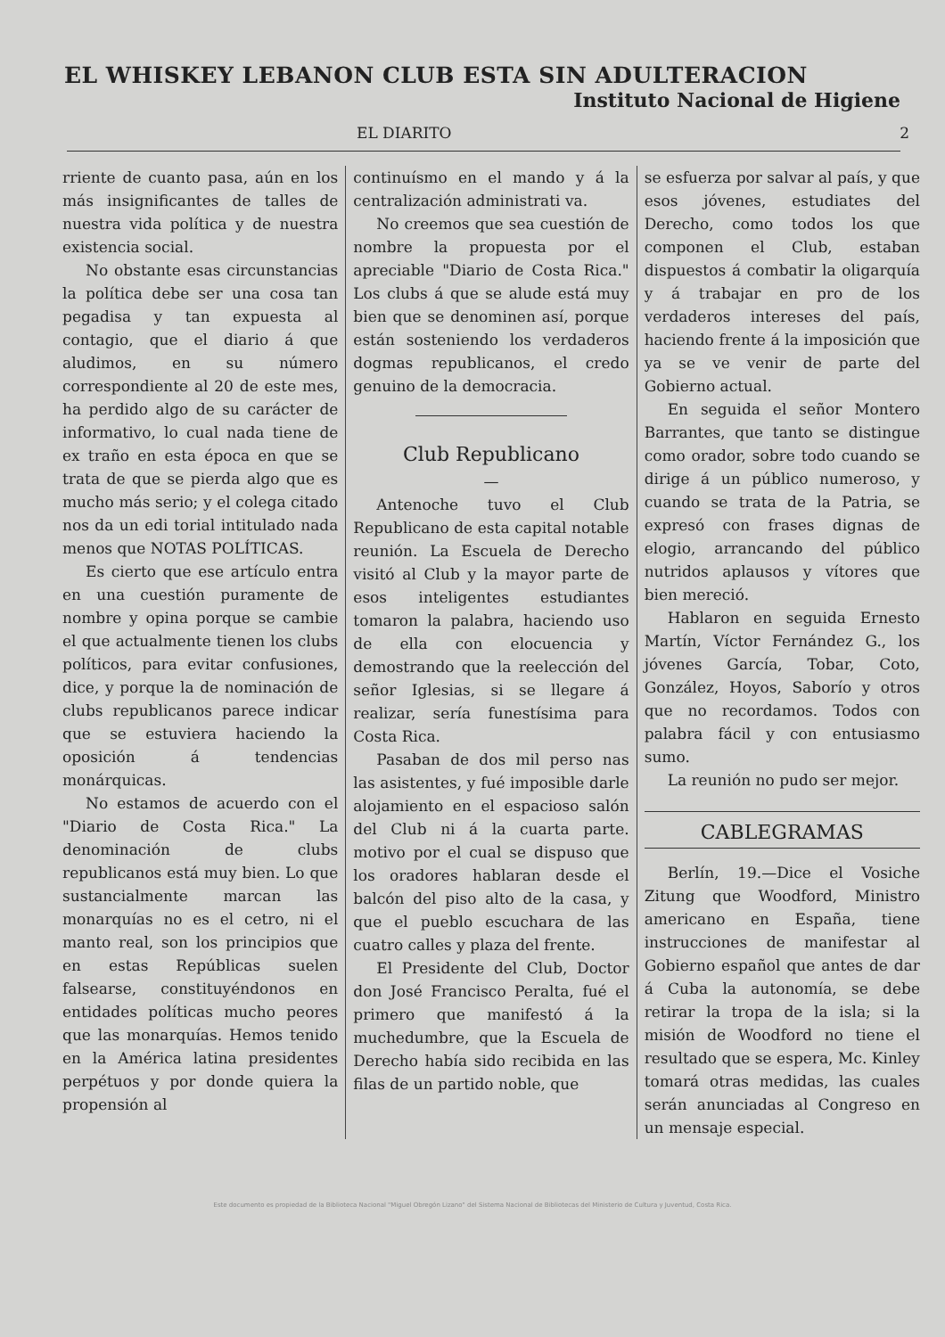EL WHISKEY LEBANON CLUB ESTA SIN ADULTERACION
Instituto Nacional de Higiene
EL DIARITO 2
rriente de cuanto pasa, aún en los más insignificantes de talles de nuestra vida política y de nuestra existencia social.
No obstante esas circunstancias la política debe ser una cosa tan pegadisa y tan expuesta al contagio, que el diario á que aludimos, en su número correspondiente al 20 de este mes, ha perdido algo de su carácter de informativo, lo cual nada tiene de ex traño en esta época en que se trata de que se pierda algo que es mucho más serio; y el colega citado nos da un edi torial intitulado nada menos que NOTAS POLÍTICAS.
Es cierto que ese artículo entra en una cuestión puramente de nombre y opina porque se cambie el que actualmente tienen los clubs políticos, para evitar confusiones, dice, y porque la de nominación de clubs republicanos parece indicar que se estuviera haciendo la oposición á tendencias monárquicas.
No estamos de acuerdo con el "Diario de Costa Rica." La denominación de clubs republicanos está muy bien. Lo que sustancialmente marcan las monarquías no es el cetro, ni el manto real, son los principios que en estas Repúblicas suelen falsearse, constituyéndonos en entidades políticas mucho peores que las monarquías. Hemos tenido en la América latina presidentes perpétuos y por donde quiera la propensión al
continuísmo en el mando y á la centralización administrati va.
No creemos que sea cuestión de nombre la propuesta por el apreciable "Diario de Costa Rica." Los clubs á que se alude está muy bien que se denominen así, porque están sosteniendo los verdaderos dogmas republicanos, el credo genuino de la democracia.
Club Republicano
—
Antenoche tuvo el Club Republicano de esta capital notable reunión. La Escuela de Derecho visitó al Club y la mayor parte de esos inteligentes estudiantes tomaron la palabra, haciendo uso de ella con elocuencia y demostrando que la reelección del señor Iglesias, si se llegare á realizar, sería funestísima para Costa Rica.
Pasaban de dos mil perso nas las asistentes, y fué imposible darle alojamiento en el espacioso salón del Club ni á la cuarta parte. motivo por el cual se dispuso que los oradores hablaran desde el balcón del piso alto de la casa, y que el pueblo escuchara de las cuatro calles y plaza del frente.
El Presidente del Club, Doctor don José Francisco Peralta, fué el primero que manifestó á la muchedumbre, que la Escuela de Derecho había sido recibida en las filas de un partido noble, que
se esfuerza por salvar al país, y que esos jóvenes, estudiates del Derecho, como todos los que componen el Club, estaban dispuestos á combatir la oligarquía y á trabajar en pro de los verdaderos intereses del país, haciendo frente á la imposición que ya se ve venir de parte del Gobierno actual.
En seguida el señor Montero Barrantes, que tanto se distingue como orador, sobre todo cuando se dirige á un público numeroso, y cuando se trata de la Patria, se expresó con frases dignas de elogio, arrancando del público nutridos aplausos y vítores que bien mereció.
Hablaron en seguida Ernesto Martín, Víctor Fernández G., los jóvenes García, Tobar, Coto, González, Hoyos, Saborío y otros que no recordamos. Todos con palabra fácil y con entusiasmo sumo.
La reunión no pudo ser mejor.
CABLEGRAMAS
Berlín, 19.—Dice el Vosiche Zitung que Woodford, Ministro americano en España, tiene instrucciones de manifestar al Gobierno español que antes de dar á Cuba la autonomía, se debe retirar la tropa de la isla; si la misión de Woodford no tiene el resultado que se espera, Mc. Kinley tomará otras medidas, las cuales serán anunciadas al Congreso en un mensaje especial.
Este documento es propiedad de la Biblioteca Nacional "Miguel Obregón Lizano" del Sistema Nacional de Bibliotecas del Ministerio de Cultura y Juventud, Costa Rica.